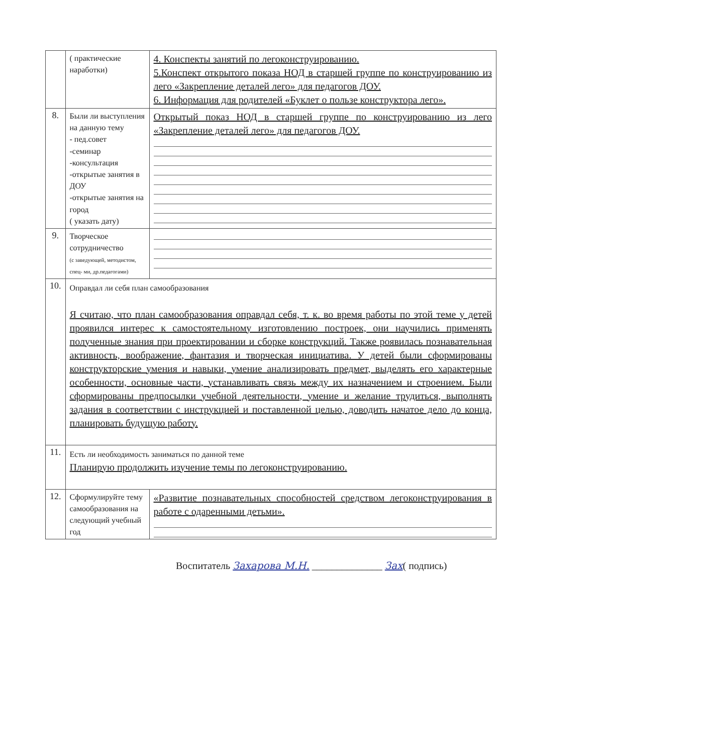| | ( практические наработки) | 4. Конспекты занятий по легоконструированию. 5.Конспект открытого показа НОД в старшей группе по конструированию из лего «Закрепление деталей лего» для педагогов ДОУ. 6. Информация для родителей «Буклет о пользе конструктора лего». |
| 8. | Были ли выступления на данную тему - пед.совет -семинар -консультация -открытые занятия в ДОУ -открытые занятия на город ( указать дату) | Открытый показ НОД в старшей группе по конструированию из лего «Закрепление деталей лего» для педагогов ДОУ. |
| 9. | Творческое сотрудничество (с заведующей, методистом, спец- ми, др.педагогами) | |
| 10. | Оправдал ли себя план самообразования Я считаю, что план самообразования оправдал себя, т. к. во время работы по этой теме у детей проявился интерес к самостоятельному изготовлению построек, они научились применять полученные знания при проектировании и сборке конструкций. Также роявилась познавательная активность, воображение, фантазия и творческая инициатива. У детей были сформированы конструкторские умения и навыки, умение анализировать предмет, выделять его характерные особенности, основные части, устанавливать связь между их назначением и строением. Были сформированы предпосылки учебной деятельности, умение и желание трудиться, выполнять задания в соответствии с инструкцией и поставленной целью, доводить начатое дело до конца, планировать будущую работу. | |
| 11. | Есть ли необходимость заниматься по данной теме Планирую продолжить изучение темы по легоконструированию. | |
| 12. | Сформулируйте тему самообразования на следующий учебный год | «Развитие познавательных способностей средством легоконструирования в работе с одаренными детьми». |
Воспитатель Захарова М.Н. ______________ Зах( подпись)